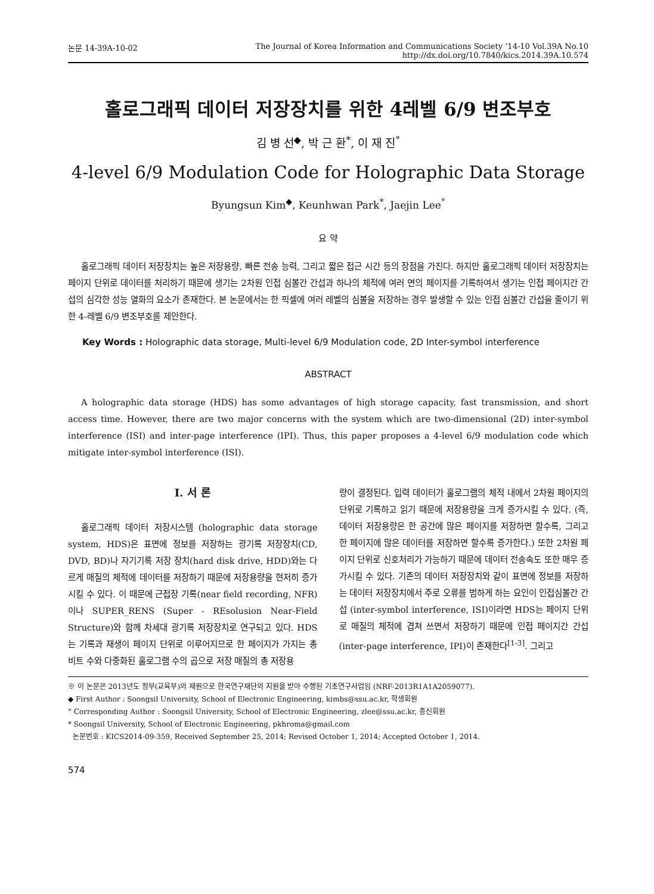논문 14-39A-10-02 The Journal of Korea Information and Communications Society ’14-10 Vol.39A No.10
http://dx.doi.org/10.7840/kics.2014.39A.10.574
홀로그래픽 데이터 저장장치를 위한 4레벨 6/9 변조부호
김 병 선<sup>◆</sup>, 박 근 환<sup>*</sup>, 이 재 진<sup>°</sup>
4-level 6/9 Modulation Code for Holographic Data Storage
Byungsun Kim<sup>◆</sup>, Keunhwan Park<sup>*</sup>, Jaejin Lee<sup>°</sup>
요 약
홀로그래픽 데이터 저장장치는 높은 저장용량, 빠른 전송 능력, 그리고 짧은 접근 시간 등의 장점을 가진다. 하지만 홀로그래픽 데이터 저장장치는 페이지 단위로 데이터를 처리하기 때문에 생기는 2차원 인접 심볼간 간섭과 하나의 체적에 여러 면의 페이지를 기록하여서 생기는 인접 페이지간 간섭의 심각한 성능 열화의 요소가 존재한다. 본 논문에서는 한 픽셀에 여러 레벨의 심볼을 저장하는 경우 발생할 수 있는 인접 심볼간 간섭을 줄이기 위한 4-레벨 6/9 변조부호를 제안한다.
Key Words : Holographic data storage, Multi-level 6/9 Modulation code, 2D Inter-symbol interference
ABSTRACT
A holographic data storage (HDS) has some advantages of high storage capacity, fast transmission, and short access time. However, there are two major concerns with the system which are two-dimensional (2D) inter-symbol interference (ISI) and inter-page interference (IPI). Thus, this paper proposes a 4-level 6/9 modulation code which mitigate inter-symbol interference (ISI).
Ⅰ. 서 론
홀로그래픽 데이터 저장시스템 (holographic data storage system, HDS)은 표면에 정보를 저장하는 광기록 저장장치(CD, DVD, BD)나 자기기록 저장 장치(hard disk drive, HDD)와는 다르게 매질의 체적에 데이터를 저장하기 때문에 저장용량을 현저히 증가시킬 수 있다. 이 때문에 근접장 기록(near field recording, NFR)이나 SUPER_RENS (Super - REsolusion Near-Field Structure)와 함께 차세대 광기록 저장장치로 연구되고 있다. HDS는 기록과 재생이 페이지 단위로 이루어지므로 한 페이지가 가지는 총 비트 수와 다중화된 홀로그램 수의 곱으로 저장 매질의 총 저장용
량이 결정된다. 입력 데이터가 홀로그램의 체적 내에서 2차원 페이지의 단위로 기록하고 읽기 때문에 저장용량을 크게 증가시킬 수 있다. (즉, 데이터 저장용량은 한 공간에 많은 페이지를 저장하면 할수록, 그리고 한 페이지에 많은 데이터를 저장하면 할수록 증가한다.) 또한 2차원 페이지 단위로 신호처리가 가능하기 때문에 데이터 전송속도 또한 매우 증가시킬 수 있다. 기존의 데이터 저장장치와 같이 표면에 정보를 저장하는 데이터 저장장치에서 주로 오류를 범하게 하는 요인이 인접심볼간 간섭 (inter-symbol interference, ISI)이라면 HDS는 페이지 단위로 매질의 체적에 겹쳐 쓰면서 저장하기 때문에 인접 페이지간 간섭 (inter-page interference, IPI)이 존재한다<sup>[1-3]</sup>. 그리고
※ 이 논문은 2013년도 정부(교육부)의 재원으로 한국연구재단의 지원을 받아 수행된 기초연구사업임 (NRF-2013R1A1A2059077).
◆ First Author : Soongsil University, School of Electronic Engineering, kimbs@ssu.ac.kr, 학생회원
° Corresponding Author : Soongsil University, School of Electronic Engineering, zlee@ssu.ac.kr, 종신회원
* Soongsil University, School of Electronic Engineering, pkhroma@gmail.com
논문번호 : KICS2014-09-359, Received September 25, 2014; Revised October 1, 2014; Accepted October 1, 2014.
574